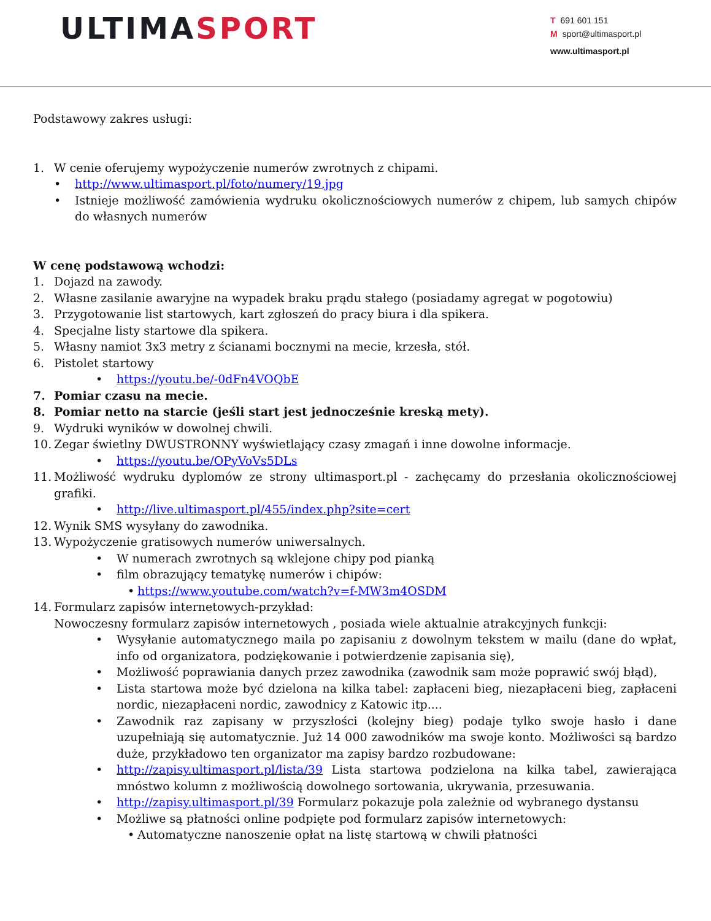ULTIMA SPORT
T 691 601 151
Msport@ultimasport.pl
www.ultimasport.pl
Podstawowy zakres usługi:
1. W cenie oferujemy wypożyczenie numerów zwrotnych z chipami.
• http://www.ultimasport.pl/foto/numery/19.jpg
• Istnieje możliwość zamówienia wydruku okolicznościowych numerów z chipem, lub samych chipów do własnych numerów
W cenę podstawową wchodzi:
1. Dojazd na zawody.
2. Własne zasilanie awaryjne na wypadek braku prądu stałego (posiadamy agregat w pogotowiu)
3. Przygotowanie list startowych, kart zgłoszeń do pracy biura i dla spikera.
4. Specjalne listy startowe dla spikera.
5. Własny namiot 3x3 metry z ścianami bocznymi na mecie, krzesła, stół.
6. Pistolet startowy
• https://youtu.be/-0dFn4VOQbE
7. Pomiar czasu na mecie.
8. Pomiar netto na starcie (jeśli start jest jednocześnie kreską mety).
9. Wydruki wyników w dowolnej chwili.
10. Zegar świetlny DWUSTRONNY wyświetlający czasy zmagań i inne dowolne informacje.
• https://youtu.be/OPyVoVs5DLs
11. Możliwość wydruku dyplomów ze strony ultimasport.pl - zachęcamy do przesłania okolicznościowej grafiki.
• http://live.ultimasport.pl/455/index.php?site=cert
12. Wynik SMS wysyłany do zawodnika.
13. Wypożyczenie gratisowych numerów uniwersalnych.
• W numerach zwrotnych są wklejone chipy pod pianką
• film obrazujący tematykę numerów i chipów:
• https://www.youtube.com/watch?v=f-MW3m4OSDM
14. Formularz zapisów internetowych-przykład:
Nowoczesny formularz zapisów internetowych , posiada wiele aktualnie atrakcyjnych funkcji:
• Wysyłanie automatycznego maila po zapisaniu z dowolnym tekstem w mailu (dane do wpłat, info od organizatora, podziękowanie i potwierdzenie zapisania się),
• Możliwość poprawiania danych przez zawodnika (zawodnik sam może poprawić swój błąd),
• Lista startowa może być dzielona na kilka tabel: zapłaceni bieg, niezapłaceni bieg, zapłaceni nordic, niezapłaceni nordic, zawodnicy z Katowic itp....
• Zawodnik raz zapisany w przyszłości (kolejny bieg) podaje tylko swoje hasło i dane uzupełniają się automatycznie. Już 14 000 zawodników ma swoje konto. Możliwości są bardzo duże, przykładowo ten organizator ma zapisy bardzo rozbudowane:
• http://zapisy.ultimasport.pl/lista/39 Lista startowa podzielona na kilka tabel, zawierająca mnóstwo kolumn z możliwością dowolnego sortowania, ukrywania, przesuwania.
• http://zapisy.ultimasport.pl/39 Formularz pokazuje pola zależnie od wybranego dystansu
• Możliwe są płatności online podpięte pod formularz zapisów internetowych:
• Automatyczne nanoszenie opłat na listę startową w chwili płatności